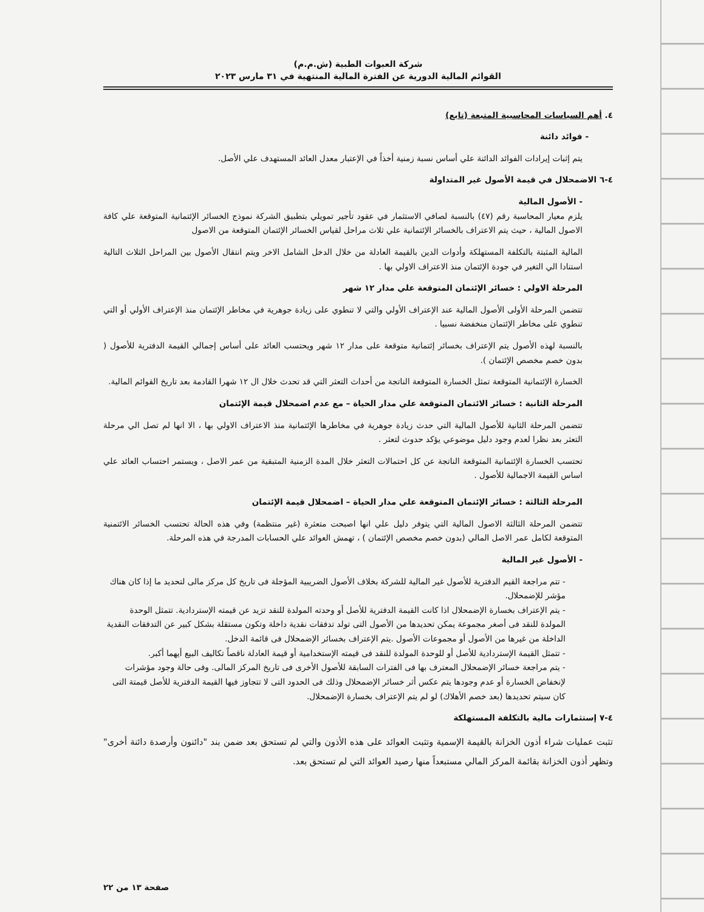شركة العبوات الطبية (ش.م.م)
القوائم المالية الدورية عن الفترة المالية المنتهية في ٣١ مارس ٢٠٢٣
٤. أهم السياسات المحاسبية المتبعة (تابع)
- فوائد دائنة
يتم إثبات إيرادات الفوائد الدائنة علي أساس نسبة زمنية أخذاً في الإعتبار معدل العائد المستهدف علي الأصل.
٤-٦ الاضمحلال في قيمة الأصول غير المتداولة
- الأصول المالية
يلزم معيار المحاسبة رقم (٤٧) بالنسبة لصافي الاستثمار في عقود تأجير تمويلي بتطبيق الشركة نموذج الخسائر الإئتمانية المتوقعة علي كافة الاصول المالية ، حيث يتم الاعتراف بالخسائر الإئتمانية علي ثلاث مراحل لقياس الخسائر الإئتمان المتوقعة من الاصول
المالية المثبتة بالتكلفة المستهلكة وأدوات الدين بالقيمة العادلة من خلال الدخل الشامل الاخر ويتم انتقال الأصول بين المراحل الثلاث التالية استنادا الي التغير في جودة الإئتمان منذ الاعتراف الاولي بها .
المرحلة الاولي : خسائر الإئتمان المتوقعة علي مدار ١٢ شهر
تتضمن المرحلة الأولى الأصول المالية عند الإعتراف الأولي والتي لا تنطوي على زيادة جوهرية في مخاطر الإئتمان منذ الإعتراف الأولي أو التي تنطوي على مخاطر الإئتمان منخفضة نسبيا .
بالنسبة لهذه الأصول يتم الإعتراف بخسائر إئتمانية متوقعة على مدار ١٢ شهر ويحتسب العائد على أساس إجمالي القيمة الدفترية للأصول ( بدون خصم مخصص الإئتمان ).
الخسارة الإئتمانية المتوقعة تمثل الخسارة المتوقعة الناتجة من أحداث التعثر التي قد تحدث خلال ال ١٢ شهرا القادمة بعد تاريخ القوائم المالية.
المرحلة الثانية : خسائر الائتمان المتوقعة علي مدار الحياة – مع عدم اضمحلال قيمة الإئتمان
تتضمن المرحلة الثانية للأصول المالية التي حدث زيادة جوهرية في مخاطرها الإئتمانية منذ الاعتراف الاولي بها ، الا انها لم تصل الي مرحلة التعثر بعد نظرا لعدم وجود دليل موضوعي يؤكد حدوث لتعثر .
تحتسب الخسارة الإئتمانية المتوقعة الناتجة عن كل احتمالات التعثر خلال المدة الزمنية المتبقية من عمر الاصل ، ويستمر احتساب العائد علي اساس القيمة الاجمالية للأصول .
المرحلة الثالثة : خسائر الإئتمان المتوقعة علي مدار الحياة – اضمحلال قيمة الإئتمان
تتضمن المرحلة الثالثة الاصول المالية التي يتوفر دليل علي انها اصبحت متعثرة (غير منتظمة) وفي هذه الحالة تحتسب الخسائر الائتمنية المتوقعة لكامل عمر الاصل المالي (بدون خصم مخصص الإئتمان ) ، تهمش العوائد علي الحسابات المدرجة في هذه المرحلة.
- الأصول غير المالية
- تتم مراجعة القيم الدفترية للأصول غير المالية للشركة بخلاف الأصول الضريبية المؤجلة فى تاريخ كل مركز مالى لتحديد ما إذا كان هناك مؤشر للإضمحلال.
- يتم الإعتراف بخسارة الإضمحلال اذا كانت القيمة الدفترية للأصل أو وحدته المولدة للنقد تزيد عن قيمته الإستردادية. تتمثل الوحدة المولدة للنقد فى أصغر مجموعة يمكن تحديدها من الأصول التى تولد تدفقات نقدية داخلة وتكون مستقلة بشكل كبير عن التدفقات النقدية الداخلة من غيرها من الأصول أو مجموعات الأصول .يتم الإعتراف بخسائر الإضمحلال فى قائمة الدخل.
- تتمثل القيمة الإستردادية للأصل أو للوحدة المولدة للنقد فى قيمته الإستخدامية أو قيمة العادلة ناقصاً تكاليف البيع أيهما أكبر.
- يتم مراجعة خسائر الإضمحلال المعترف بها فى الفترات السابقة للأصول الأخرى فى تاريخ المركز المالى. وفى حالة وجود مؤشرات لإنخفاض الخسارة أو عدم وجودها يتم عكس أثر خسائر الإضمحلال وذلك فى الحدود التى لا تتجاوز فيها القيمة الدفترية للأصل قيمتة التى كان سيتم تحديدها (بعد خصم الأهلاك) لو لم يتم الإعتراف بخسارة الإضمحلال.
٤-٧ إستثمارات مالية بالتكلفة المستهلكة
تثبت عمليات شراء أذون الخزانة بالقيمة الإسمية وتثبت العوائد على هذه الأذون والتي لم تستحق بعد ضمن بند "دائنون وأرصدة دائنة أخرى" وتظهر أذون الخزانة بقائمة المركز المالي مستبعداً منها رصيد العوائد التي لم تستحق بعد.
صفحة ١٣ من ٢٢